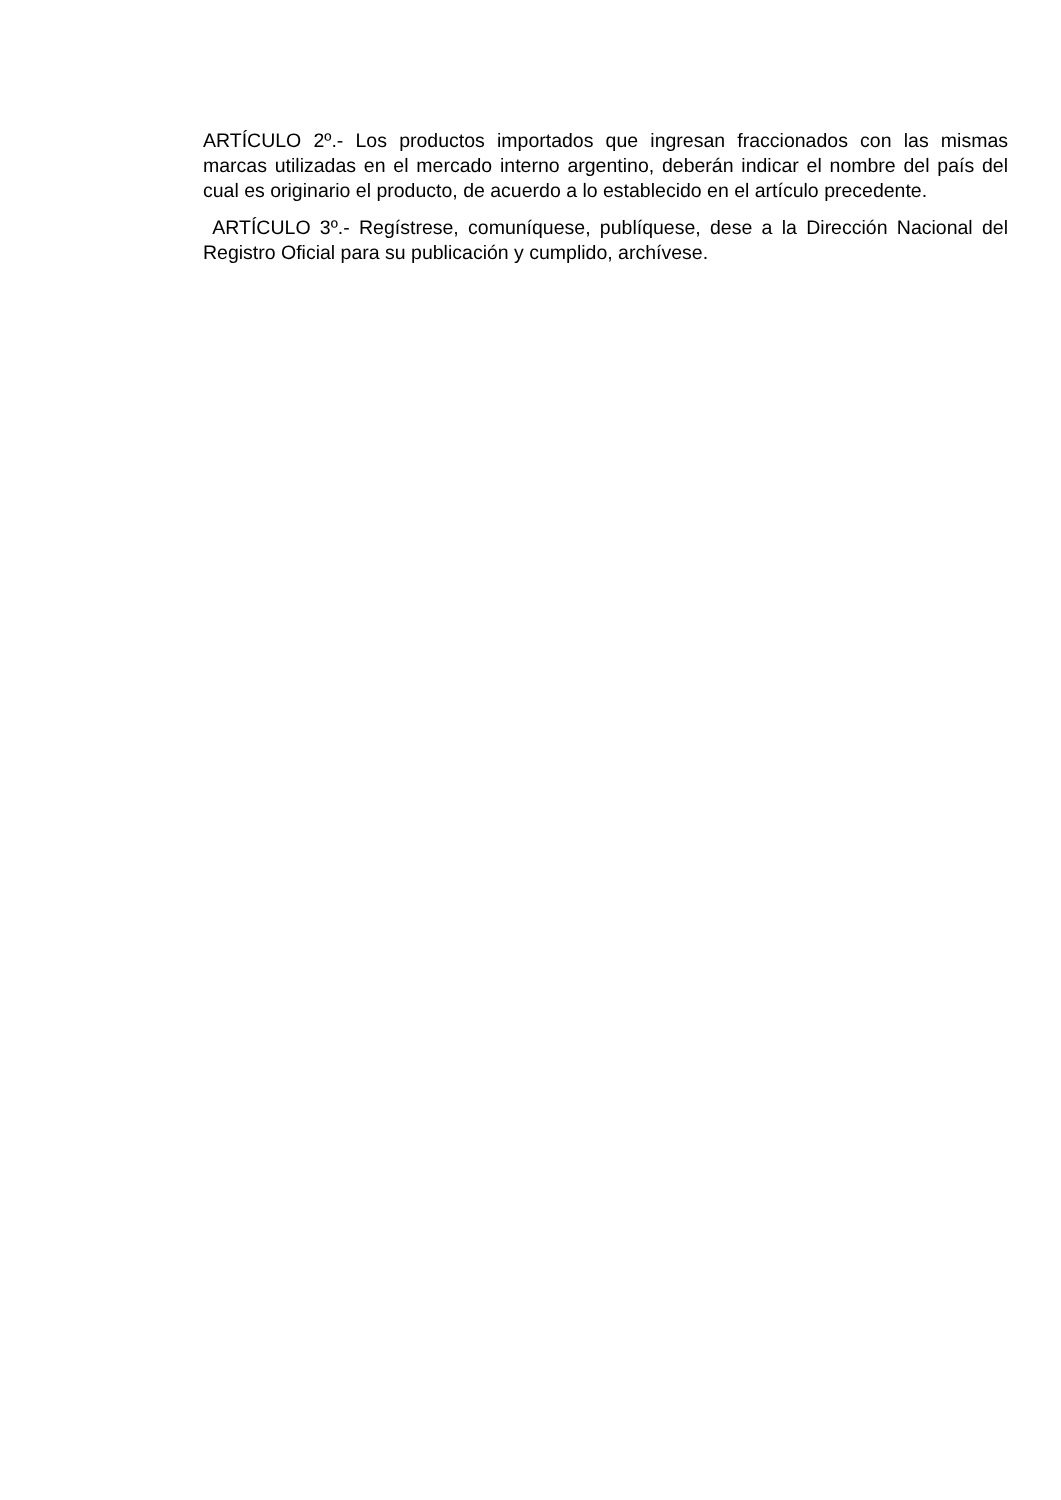ARTÍCULO 2º.- Los productos importados que ingresan fraccionados con las mismas marcas utilizadas en el mercado interno argentino, deberán indicar el nombre del país del cual es originario el producto, de acuerdo a lo establecido en el artículo precedente.
ARTÍCULO 3º.- Regístrese, comuníquese, publíquese, dese a la Dirección Nacional del Registro Oficial para su publicación y cumplido, archívese.